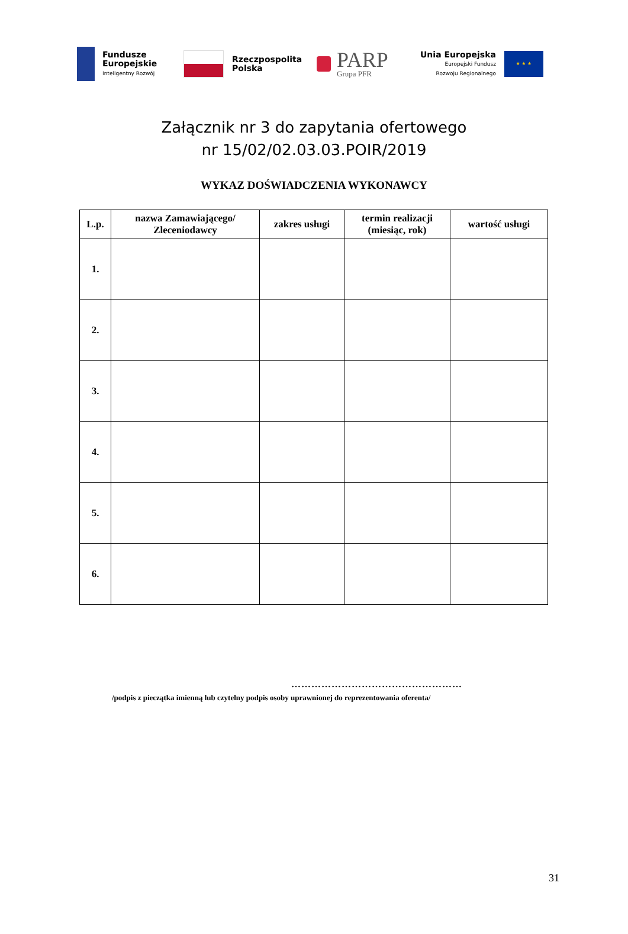Fundusze
Europejskie
Inteligentny Rozwój
Rzeczpospolita
Polska
PARP
Grupa PFR
Unia Europejska
Europejski Fundusz
Rozwoju Regionalnego
★ ★ ★
Załącznik nr 3 do zapytania ofertowego
nr 15/02/02.03.03.POIR/2019
WYKAZ DOŚWIADCZENIA WYKONAWCY
| L.p. | nazwa Zamawiającego/ Zleceniodawcy | zakres usługi | termin realizacji (miesiąc, rok) | wartość usługi |
| --- | --- | --- | --- | --- |
| 1. | | | | |
| 2. | | | | |
| 3. | | | | |
| 4. | | | | |
| 5. | | | | |
| 6. | | | | |
……………………………………………
/podpis z pieczątka imienną lub czytelny podpis osoby uprawnionej do reprezentowania oferenta/
31